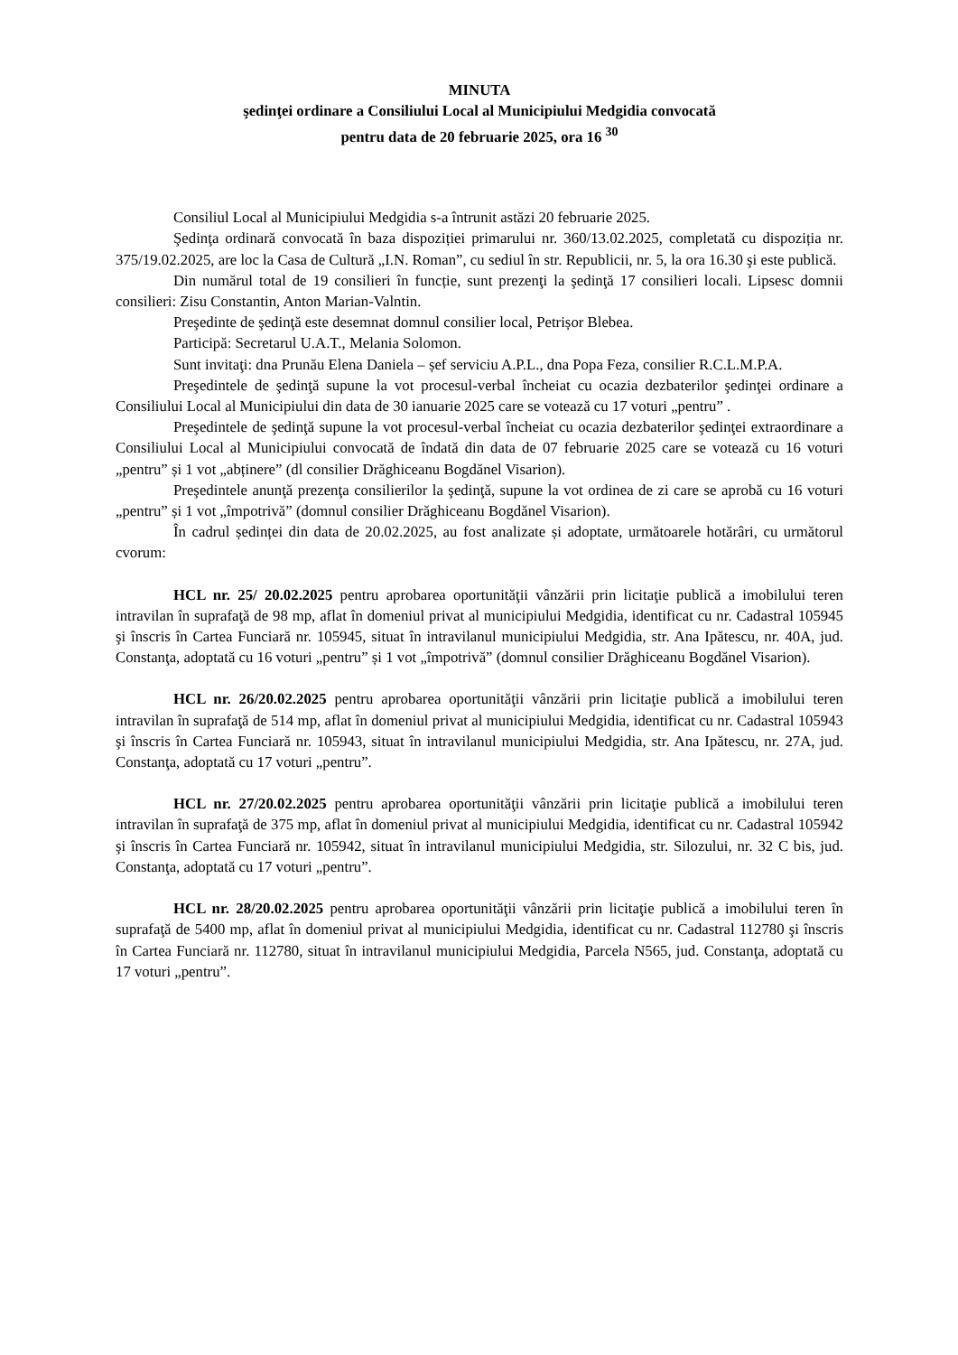MINUTA
şedinţei ordinare a Consiliului Local al Municipiului Medgidia convocată
pentru data de 20 februarie 2025, ora 16 <sup>30</sup>
Consiliul Local al Municipiului Medgidia s-a întrunit astăzi 20 februarie 2025.
Şedinţa ordinară convocată în baza dispoziției primarului nr. 360/13.02.2025, completată cu dispoziția nr. 375/19.02.2025, are loc la Casa de Cultură „I.N. Roman”, cu sediul în str. Republicii, nr. 5, la ora 16.30 şi este publică.
Din numărul total de 19 consilieri în funcție, sunt prezenţi la şedinţă 17 consilieri locali. Lipsesc domnii consilieri: Zisu Constantin, Anton Marian-Valntin.
Preşedinte de şedinţă este desemnat domnul consilier local, Petrișor Blebea.
Participă: Secretarul U.A.T., Melania Solomon.
Sunt invitaţi: dna Prunău Elena Daniela – șef serviciu A.P.L., dna Popa Feza, consilier R.C.L.M.P.A.
Preşedintele de şedinţă supune la vot procesul-verbal încheiat cu ocazia dezbaterilor şedinţei ordinare a Consiliului Local al Municipiului din data de 30 ianuarie 2025 care se votează cu 17 voturi „pentru” .
Preşedintele de şedinţă supune la vot procesul-verbal încheiat cu ocazia dezbaterilor şedinţei extraordinare a Consiliului Local al Municipiului convocată de îndată din data de 07 februarie 2025 care se votează cu 16 voturi „pentru” și 1 vot „abținere” (dl consilier Drăghiceanu Bogdănel Visarion).
Preşedintele anunţă prezenţa consilierilor la şedinţă, supune la vot ordinea de zi care se aprobă cu 16 voturi „pentru” și 1 vot „împotrivă” (domnul consilier Drăghiceanu Bogdănel Visarion).
În cadrul ședinței din data de 20.02.2025, au fost analizate și adoptate, următoarele hotărâri, cu următorul cvorum:
HCL nr. 25/ 20.02.2025 pentru aprobarea oportunităţii vânzării prin licitaţie publică a imobilului teren intravilan în suprafaţă de 98 mp, aflat în domeniul privat al municipiului Medgidia, identificat cu nr. Cadastral 105945 şi înscris în Cartea Funciară nr. 105945, situat în intravilanul municipiului Medgidia, str. Ana Ipătescu, nr. 40A, jud. Constanţa, adoptată cu 16 voturi „pentru” și 1 vot „împotrivă” (domnul consilier Drăghiceanu Bogdănel Visarion).
HCL nr. 26/20.02.2025 pentru aprobarea oportunităţii vânzării prin licitaţie publică a imobilului teren intravilan în suprafaţă de 514 mp, aflat în domeniul privat al municipiului Medgidia, identificat cu nr. Cadastral 105943 şi înscris în Cartea Funciară nr. 105943, situat în intravilanul municipiului Medgidia, str. Ana Ipătescu, nr. 27A, jud. Constanţa, adoptată cu 17 voturi „pentru”.
HCL nr. 27/20.02.2025 pentru aprobarea oportunităţii vânzării prin licitaţie publică a imobilului teren intravilan în suprafaţă de 375 mp, aflat în domeniul privat al municipiului Medgidia, identificat cu nr. Cadastral 105942 şi înscris în Cartea Funciară nr. 105942, situat în intravilanul municipiului Medgidia, str. Silozului, nr. 32 C bis, jud. Constanţa, adoptată cu 17 voturi „pentru”.
HCL nr. 28/20.02.2025 pentru aprobarea oportunităţii vânzării prin licitaţie publică a imobilului teren în suprafaţă de 5400 mp, aflat în domeniul privat al municipiului Medgidia, identificat cu nr. Cadastral 112780 şi înscris în Cartea Funciară nr. 112780, situat în intravilanul municipiului Medgidia, Parcela N565, jud. Constanţa, adoptată cu 17 voturi „pentru”.